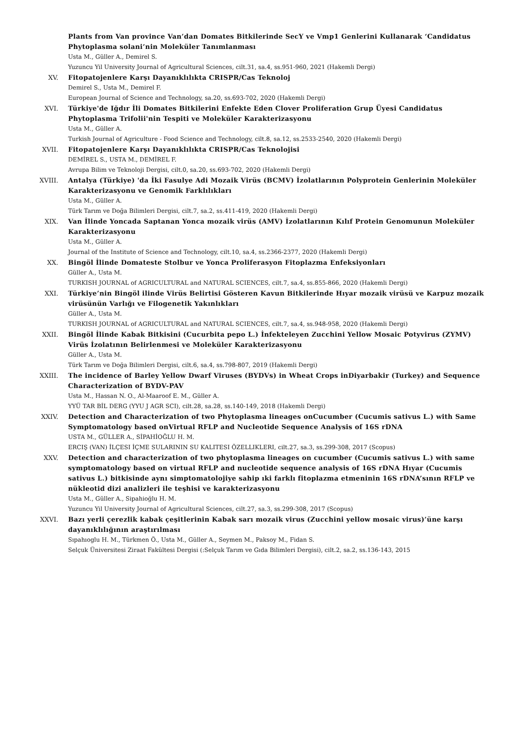Plants from Van province Van’dan Domates Bitkilerinde SecY ve Vmp1 Genlerini Kullanarak ‘Candidatus Phytoplasma solani’nin Moleküler Tanımlanması
Usta M., Güller A., Demirel S.
Yuzuncu Yil University Journal of Agricultural Sciences, cilt.31, sa.4, ss.951-960, 2021 (Hakemli Dergi)
XV. Fitopatojenlere Karşı Dayanıklılıkta CRISPR/Cas Teknoloj
Demirel S., Usta M., Demirel F.
European Journal of Science and Technology, sa.20, ss.693-702, 2020 (Hakemli Dergi)
XVI. Türkiye'de Iğdır İli Domates Bitkilerini Enfekte Eden Clover Proliferation Grup Üyesi Candidatus Phytoplasma Trifolii'nin Tespiti ve Moleküler Karakterizasyonu
Usta M., Güller A.
Turkish Journal of Agriculture - Food Science and Technology, cilt.8, sa.12, ss.2533-2540, 2020 (Hakemli Dergi)
XVII. Fitopatojenlere Karşı Dayanıklılıkta CRISPR/Cas Teknolojisi
DEMİREL S., USTA M., DEMİREL F.
Avrupa Bilim ve Teknoloji Dergisi, cilt.0, sa.20, ss.693-702, 2020 (Hakemli Dergi)
XVIII. Antalya (Türkiye) 'da İki Fasulye Adi Mozaik Virüs (BCMV) İzolatlarının Polyprotein Genlerinin Moleküler Karakterizasyonu ve Genomik Farklılıkları
Usta M., Güller A.
Türk Tarım ve Doğa Bilimleri Dergisi, cilt.7, sa.2, ss.411-419, 2020 (Hakemli Dergi)
XIX. Van İlinde Yoncada Saptanan Yonca mozaik virüs (AMV) İzolatlarının Kılıf Protein Genomunun Moleküler Karakterizasyonu
Usta M., Güller A.
Journal of the Institute of Science and Technology, cilt.10, sa.4, ss.2366-2377, 2020 (Hakemli Dergi)
XX. Bingöl İlinde Domateste Stolbur ve Yonca Proliferasyon Fitoplazma Enfeksiyonları
Güller A., Usta M.
TURKISH JOURNAL of AGRICULTURAL and NATURAL SCIENCES, cilt.7, sa.4, ss.855-866, 2020 (Hakemli Dergi)
XXI. Türkiye’nin Bingöl ilinde Virüs Belirtisi Gösteren Kavun Bitkilerinde Hıyar mozaik virüsü ve Karpuz mozaik virüsünün Varlığı ve Filogenetik Yakınlıkları
Güller A., Usta M.
TURKISH JOURNAL of AGRICULTURAL and NATURAL SCIENCES, cilt.7, sa.4, ss.948-958, 2020 (Hakemli Dergi)
XXII. Bingöl İlinde Kabak Bitkisini (Cucurbita pepo L.) İnfekteleyen Zucchini Yellow Mosaic Potyvirus (ZYMV) Virüs İzolatının Belirlenmesi ve Moleküler Karakterizasyonu
Güller A., Usta M.
Türk Tarım ve Doğa Bilimleri Dergisi, cilt.6, sa.4, ss.798-807, 2019 (Hakemli Dergi)
XXIII. The incidence of Barley Yellow Dwarf Viruses (BYDVs) in Wheat Crops inDiyarbakir (Turkey) and Sequence Characterization of BYDV-PAV
Usta M., Hassan N. O., Al-Maaroof E. M., Güller A.
YYÜ TAR BİL DERG (YYU J AGR SCI), cilt.28, sa.28, ss.140-149, 2018 (Hakemli Dergi)
XXIV. Detection and Characterization of two Phytoplasma lineages onCucumber (Cucumis sativus L.) with Same Symptomatology based onVirtual RFLP and Nucleotide Sequence Analysis of 16S rDNA
USTA M., GÜLLER A., SİPAHİOĞLU H. M.
ERCIŞ (VAN) İLÇESI İÇME SULARININ SU KALITESI ÖZELLIKLERI, cilt.27, sa.3, ss.299-308, 2017 (Scopus)
XXV. Detection and characterization of two phytoplasma lineages on cucumber (Cucumis sativus L.) with same symptomatology based on virtual RFLP and nucleotide sequence analysis of 16S rDNA Hıyar (Cucumis sativus L.) bitkisinde aynı simptomatolojiye sahip ıki farklı fitoplazma etmeninin 16S rDNA’sının RFLP ve nükleotid dizi analizleri ile teşhisi ve karakterizasyonu
Usta M., Güller A., Sipahioğlu H. M.
Yuzuncu Yil University Journal of Agricultural Sciences, cilt.27, sa.3, ss.299-308, 2017 (Scopus)
XXVI. Bazı yerli çerezlik kabak çeşitlerinin Kabak sarı mozaik virus (Zucchini yellow mosaic virus)’üne karşı dayanıklılığının araştırılması
Sıpahıoglu H. M., Türkmen Ö., Usta M., Güller A., Seymen M., Paksoy M., Fidan S.
Selçuk Üniversitesi Ziraat Fakültesi Dergisi (:Selçuk Tarım ve Gıda Bilimleri Dergisi), cilt.2, sa.2, ss.136-143, 2015